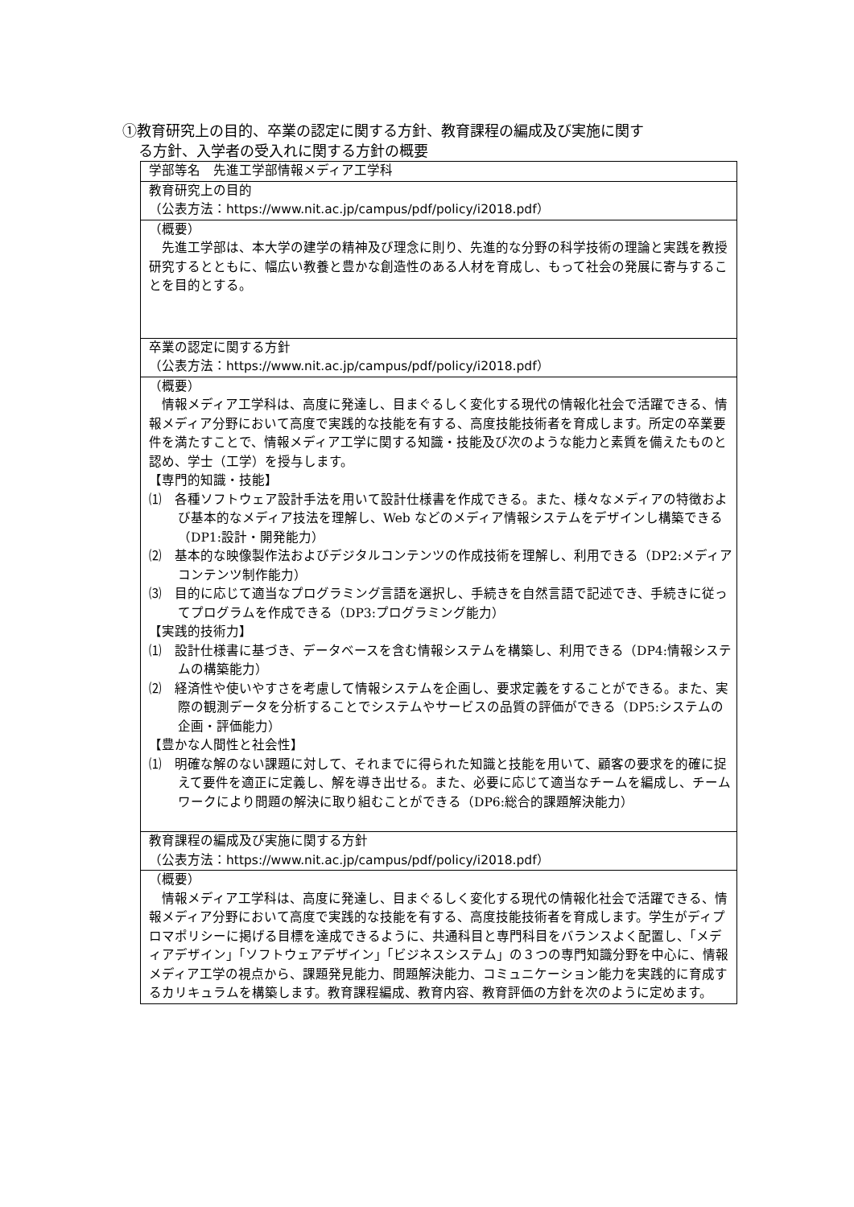①教育研究上の目的、卒業の認定に関する方針、教育課程の編成及び実施に関す
る方針、入学者の受入れに関する方針の概要
| 学部等名 先進工学部情報メディア工学科 |
| 教育研究上の目的 （公表方法： https://www.nit.ac.jp/campus/pdf/policy/i2018.pdf ） |
| （概要） 先進工学部は、本大学の建学の精神及び理念に則り、先進的な分野の科学技術の理論と実践を教授研究するとともに、幅広い教養と豊かな創造性のある人材を育成し、もって社会の発展に寄与することを目的とする。 |
| 卒業の認定に関する方針 （公表方法： https://www.nit.ac.jp/campus/pdf/policy/i2018.pdf ） |
| （概要） 情報メディア工学科は、高度に発達し、目まぐるしく変化する現代の情報化社会で活躍できる、情報メディア分野において高度で実践的な技能を有する、高度技能技術者を育成します。所定の卒業要件を満たすことで、情報メディア工学に関する知識・技能及び次のような能力と素質を備えたものと認め、学士（工学）を授与します。 【専門的知識・技能】 ⑴ 各種ソフトウェア設計手法を用いて設計仕様書を作成できる。また、様々なメディアの特徴および基本的なメディア技法を理解し、Web などのメディア情報システムをデザインし構築できる（DP1:設計・開発能力） ⑵ 基本的な映像製作法およびデジタルコンテンツの作成技術を理解し、利用できる（DP2:メディアコンテンツ制作能力） ⑶ 目的に応じて適当なプログラミング言語を選択し、手続きを自然言語で記述でき、手続きに従ってプログラムを作成できる（DP3:プログラミング能力） 【実践的技術力】 ⑴ 設計仕様書に基づき、データベースを含む情報システムを構築し、利用できる（DP4:情報システムの構築能力） ⑵ 経済性や使いやすさを考慮して情報システムを企画し、要求定義をすることができる。また、実際の観測データを分析することでシステムやサービスの品質の評価ができる（DP5:システムの企画・評価能力） 【豊かな人間性と社会性】 ⑴ 明確な解のない課題に対して、それまでに得られた知識と技能を用いて、顧客の要求を的確に捉えて要件を適正に定義し、解を導き出せる。また、必要に応じて適当なチームを編成し、チームワークにより問題の解決に取り組むことができる（DP6:総合的課題解決能力） |
| 教育課程の編成及び実施に関する方針 （公表方法： https://www.nit.ac.jp/campus/pdf/policy/i2018.pdf ） |
| （概要） 情報メディア工学科は、高度に発達し、目まぐるしく変化する現代の情報化社会で活躍できる、情報メディア分野において高度で実践的な技能を有する、高度技能技術者を育成します。学生がディプロマポリシーに掲げる目標を達成できるように、共通科目と専門科目をバランスよく配置し、「メディアデザイン」「ソフトウェアデザイン」「ビジネスシステム」の３つの専門知識分野を中心に、情報メディア工学の視点から、課題発見能力、問題解決能力、コミュニケーション能力を実践的に育成するカリキュラムを構築します。教育課程編成、教育内容、教育評価の方針を次のように定めます。 |